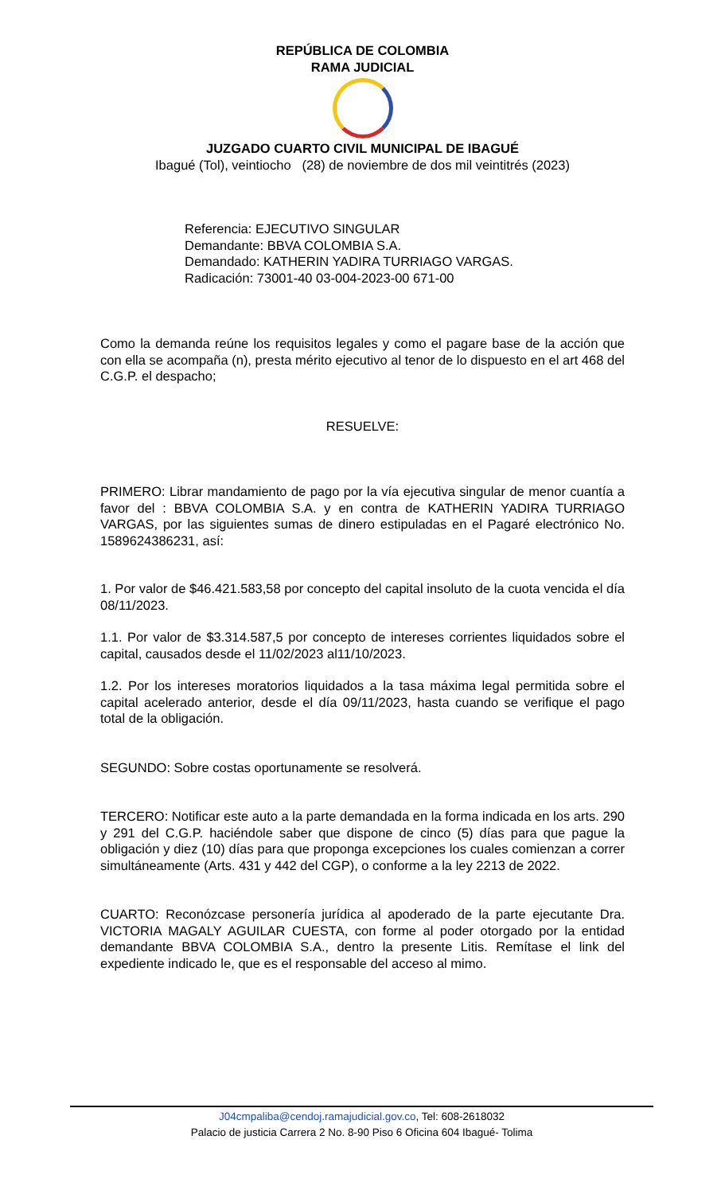REPÚBLICA DE COLOMBIA
RAMA JUDICIAL
JUZGADO CUARTO CIVIL MUNICIPAL DE IBAGUÉ
Ibagué (Tol), veintiocho (28) de noviembre de dos mil veintitrés (2023)
Referencia: EJECUTIVO SINGULAR
Demandante: BBVA COLOMBIA S.A.
Demandado: KATHERIN YADIRA TURRIAGO VARGAS.
Radicación: 73001-40 03-004-2023-00 671-00
Como la demanda reúne los requisitos legales y como el pagare base de la acción que con ella se acompaña (n), presta mérito ejecutivo al tenor de lo dispuesto en el art 468 del C.G.P. el despacho;
RESUELVE:
PRIMERO: Librar mandamiento de pago por la vía ejecutiva singular de menor cuantía a favor del : BBVA COLOMBIA S.A. y en contra de KATHERIN YADIRA TURRIAGO VARGAS, por las siguientes sumas de dinero estipuladas en el Pagaré electrónico No. 1589624386231, así:
1. Por valor de $46.421.583,58 por concepto del capital insoluto de la cuota vencida el día 08/11/2023.
1.1. Por valor de $3.314.587,5 por concepto de intereses corrientes liquidados sobre el capital, causados desde el 11/02/2023 al11/10/2023.
1.2. Por los intereses moratorios liquidados a la tasa máxima legal permitida sobre el capital acelerado anterior, desde el día 09/11/2023, hasta cuando se verifique el pago total de la obligación.
SEGUNDO: Sobre costas oportunamente se resolverá.
TERCERO: Notificar este auto a la parte demandada en la forma indicada en los arts. 290 y 291 del C.G.P. haciéndole saber que dispone de cinco (5) días para que pague la obligación y diez (10) días para que proponga excepciones los cuales comienzan a correr simultáneamente (Arts. 431 y 442 del CGP), o conforme a la ley 2213 de 2022.
CUARTO: Reconózcase personería jurídica al apoderado de la parte ejecutante Dra. VICTORIA MAGALY AGUILAR CUESTA, con forme al poder otorgado por la entidad demandante BBVA COLOMBIA S.A., dentro la presente Litis. Remítase el link del expediente indicado le, que es el responsable del acceso al mimo.
J04cmpaliba@cendoj.ramajudicial.gov.co, Tel: 608-2618032
Palacio de justicia Carrera 2 No. 8-90 Piso 6 Oficina 604 Ibagué- Tolima